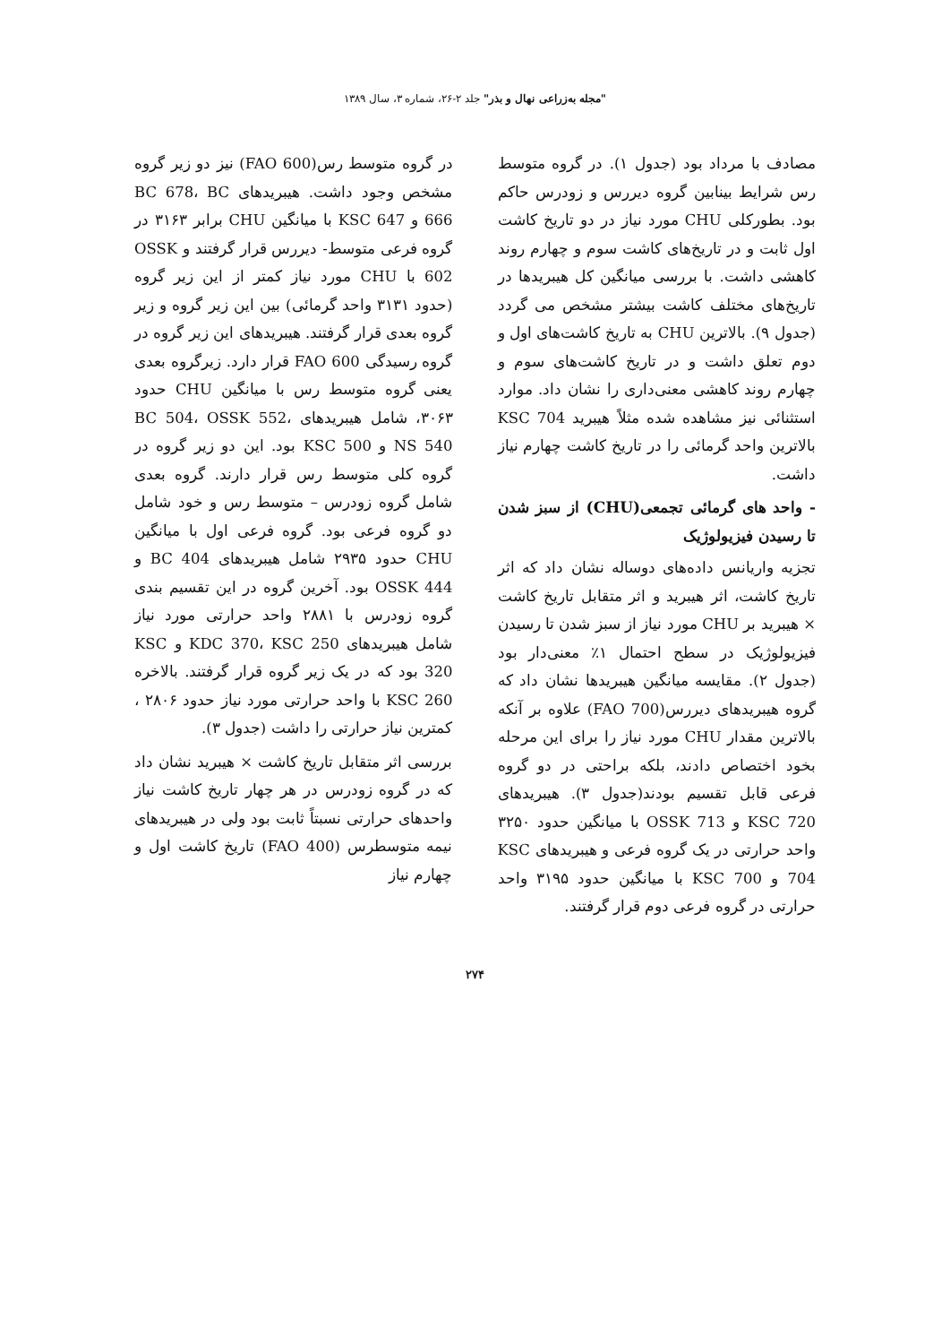"مجله به‌زراعی نهال و بذر" جلد ۲-۲۶، شماره ۳، سال ۱۳۸۹
مصادف با مرداد بود (جدول ۱). در گروه متوسط رس شرایط بینابین گروه دیررس و زودرس حاکم بود. بطورکلی CHU مورد نیاز در دو تاریخ کاشت اول ثابت و در تاریخ‌های کاشت سوم و چهارم روند کاهشی داشت. با بررسی میانگین کل هیبریدها در تاریخ‌های مختلف کاشت بیشتر مشخص می گردد (جدول ۹). بالاترین CHU به تاریخ کاشت‌های اول و دوم تعلق داشت و در تاریخ کاشت‌های سوم و چهارم روند کاهشی معنی‌داری را نشان داد. موارد استثنائی نیز مشاهده شده مثلاً هیبرید KSC 704 بالاترین واحد گرمائی را در تاریخ کاشت چهارم نیاز داشت.
- واحد های گرمائی تجمعی(CHU) از سبز شدن تا رسیدن فیزیولوژیک
تجزیه واریانس داده‌های دوساله نشان داد که اثر تاریخ کاشت، اثر هیبرید و اثر متقابل تاریخ کاشت × هیبرید بر CHU مورد نیاز از سبز شدن تا رسیدن فیزیولوژیک در سطح احتمال ۱٪ معنی‌دار بود (جدول ۲). مقایسه میانگین هیبریدها نشان داد که گروه هیبریدهای دیررس(FAO 700) علاوه بر آنکه بالاترین مقدار CHU مورد نیاز را برای این مرحله بخود اختصاص دادند، بلکه براحتی در دو گروه فرعی قابل تقسیم بودند(جدول ۳). هیبریدهای KSC 720 و OSSK 713 با میانگین حدود ۳۲۵۰ واحد حرارتی در یک گروه فرعی و هیبریدهای KSC 704 و KSC 700 با میانگین حدود ۳۱۹۵ واحد حرارتی در گروه فرعی دوم قرار گرفتند.
در گروه متوسط رس(FAO 600) نیز دو زیر گروه مشخص وجود داشت. هیبریدهای BC 678، BC 666 و KSC 647 با میانگین CHU برابر ۳۱۶۳ در گروه فرعی متوسط- دیررس قرار گرفتند و OSSK 602 با CHU مورد نیاز کمتر از این زیر گروه (حدود ۳۱۳۱ واحد گرمائی) بین این زیر گروه و زیر گروه بعدی قرار گرفتند. هیبریدهای این زیر گروه در گروه رسیدگی FAO 600 قرار دارد. زیرگروه بعدی یعنی گروه متوسط رس با میانگین CHU حدود ۳۰۶۳، شامل هیبریدهای BC 504، OSSK 552، NS 540 و KSC 500 بود. این دو زیر گروه در گروه کلی متوسط رس قرار دارند. گروه بعدی شامل گروه زودرس – متوسط رس و خود شامل دو گروه فرعی بود. گروه فرعی اول با میانگین CHU حدود ۲۹۳۵ شامل هیبریدهای BC 404 و OSSK 444 بود. آخرین گروه در این تقسیم بندی گروه زودرس با ۲۸۸۱ واحد حرارتی مورد نیاز شامل هیبریدهای KDC 370، KSC 250 و KSC 320 بود که در یک زیر گروه قرار گرفتند. بالاخره KSC 260 با واحد حرارتی مورد نیاز حدود ۲۸۰۶ ، کمترین نیاز حرارتی را داشت (جدول ۳).
بررسی اثر متقابل تاریخ کاشت × هیبرید نشان داد که در گروه زودرس در هر چهار تاریخ کاشت نیاز واحدهای حرارتی نسبتاً ثابت بود ولی در هیبریدهای نیمه متوسطرس (FAO 400) تاریخ کاشت اول و چهارم نیاز
۲۷۴